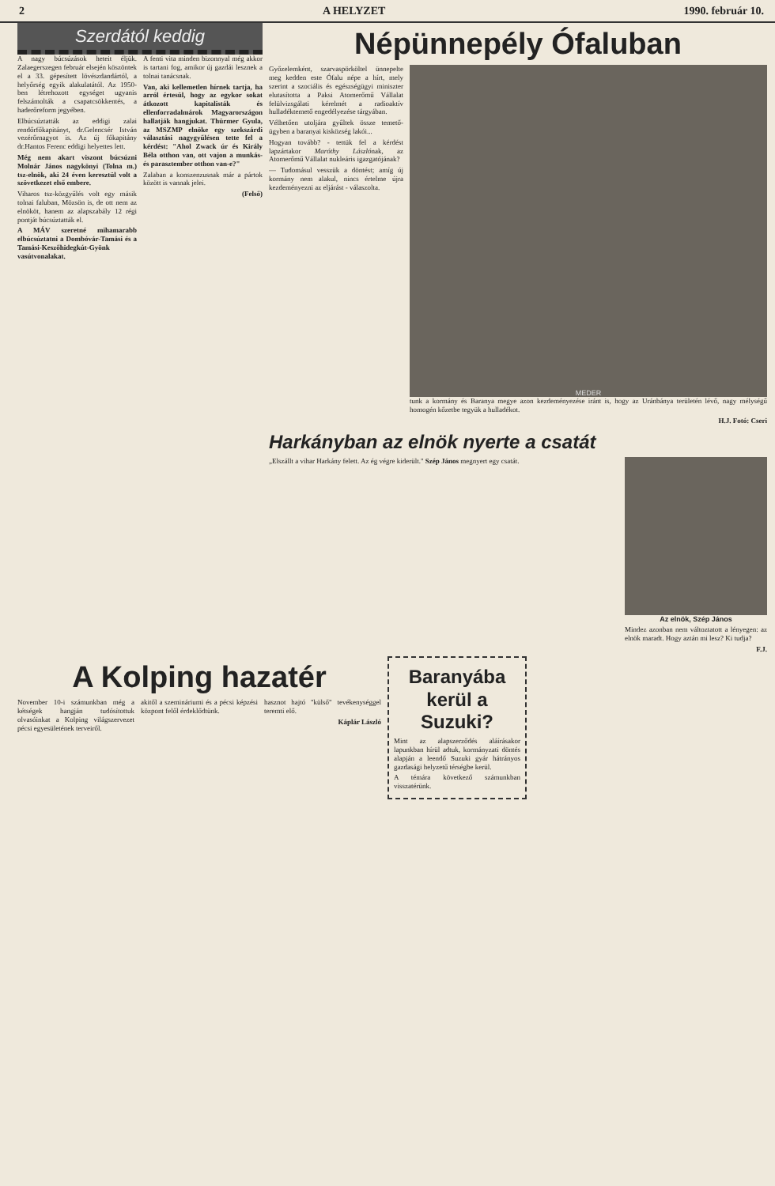2 A HELYZET 1990. február 10.
Szerdától keddig
A nagy búcsúzások heteit éljük. Zalaegerszegen február elsején köszöntek el a 33. gépesített lövészdandártól, a helyőrség egyik alakulatától. Az 1950-ben létrehozott egységet ugyanis felszámolták a csapatcsökkentés, a haderőreform jegyében.
Elbúcsúztatták az eddigi zalai rendőrfőkapitányt, dr.Gelencsér István vezérőrnagyot is. Az új főkapitány dr.Hantos Ferenc eddigi helyettes lett.
Még nem akart viszont búcsúzni Molnár János nagykönyi (Tolna m.) tsz-elnök, aki 24 éven keresztül volt a szövetkezet első embere.
Viharos tsz-közgyűlés volt egy másik tolnai faluban, Mözsön is, de ott nem az elnököt, hanem az alapszabály 12 régi pontját búcsúztatták el.
A MÁV szeretné mihamarabb elbúcsúztatni a Dombóvár-Tamási és a Tamási-Keszőhidegkút-Gyönk vasútvonalakat.
A fenti vita minden bizonnyal még akkor is tartani fog, amikor új gazdái lesznek a tolnai tanácsnak.
Van, aki kellemetlen hírnek tartja, ha arról értesül, hogy az egykor sokat átkozott kapitalisták és ellenforradalmárok Magyarországon hallatják hangjukat. Thürmer Gyula, az MSZMP elnöke egy szekszárdi választási nagygyűlésen tette fel a kérdést: "Ahol Zwack úr és Király Béla otthon van, ott vajon a munkás- és parasztember otthon van-e?"
Zalaban a konszenzusnak már a pártok között is vannak jelei.
(Felső)
Népünnepély Ófaluban
Győzelemként, szarvaspörköltel ünnepelte meg kedden este Ófalu népe a hírt, mely szerint a szociális és egészségügyi miniszter elutasította a Paksi Atomerőmű Vállalat felülvizsgálati kérelmét a radioaktív hulladéktemető engedélyezése tárgyában.
Vélhetően utoljára gyűltek össze temető-ügyben a baranyai kisközség lakói...
Hogyan tovább? - tettük fel a kérdést lapzártakor Maróthy Lászlónak, az Atomerőmű Vállalat nukleáris igazgatójának?
— Tudomásul vesszük a döntést; amíg új kormány nem alakul, nincs értelme újra kezdeményezni az eljárást - válaszolta.
MEDER
tunk a kormány és Baranya megye azon kezdeményezése iránt is, hogy az Uránbánya területén lévő, nagy mélységű homogén kőzetbe tegyük a hulladékot.
H.J. Fotó: Cseri
Harkányban az elnök nyerte a csatát
„Elszállt a vihar Harkány felett. Az ég végre kiderült." Szép János megnyert egy csatát.
Az elnök, Szép János
Mindez azonban nem változtatott a lényegen: az elnök maradt. Hogy aztán mi lesz? Ki tudja?
F.J.
A Kolping hazatér
November 10-i számunkban még a kétségek hangján tudósítottuk olvasóinkat a Kolping világszervezet pécsi egyesületének terveiről.
akitől a szemináriumi és a pécsi képzési központ felől érdeklődtünk.
hasznot hajtó "külső" tevékenységgel teremti elő.
Káplár László
Baranyába kerül a Suzuki?
Mint az alapszerződés aláírásakor lapunkban hírül adtuk, kormányzati döntés alapján a leendő Suzuki gyár hátrányos gazdasági helyzetű térségbe kerül.
A témára következő számunkban visszatérünk.